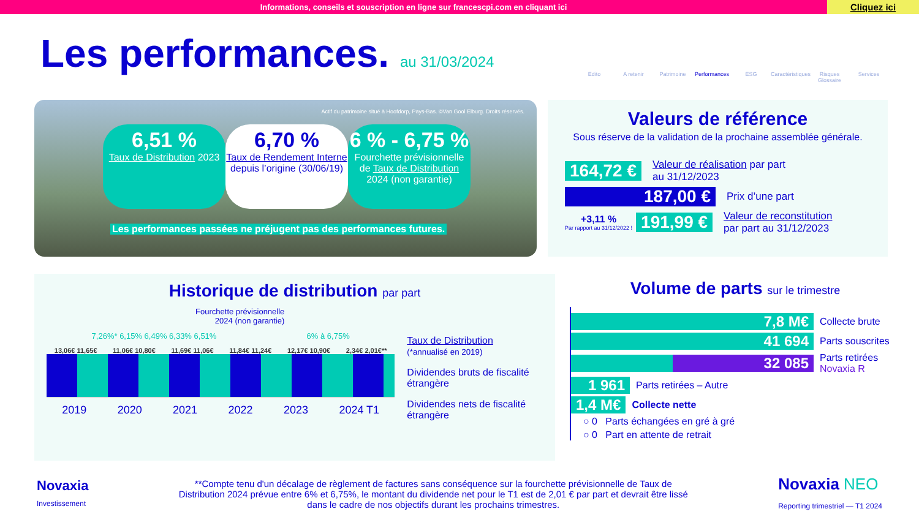Informations, conseils et souscription en ligne sur francescpi.com en cliquant ici
Cliquez ici
Les performances. au 31/03/2024
Edito A retenir Patrimoine Performances ESG Caractéristiques Risques Glossaire Services
Actif du patrimoine situé à Hoofdorp, Pays-Bas. ©Van Gool Elburg. Droits réservés.
6,51 %
Taux de Distribution 2023
6,70 %
Taux de Rendement Interne depuis l’origine (30/06/19)
6 % - 6,75 %
Fourchette prévisionnelle de Taux de Distribution 2024 (non garantie)
Les performances passées ne préjugent pas des performances futures.
Valeurs de référence
Sous réserve de la validation de la prochaine assemblée générale.
164,72 € Valeur de réalisation par part
au 31/12/2023
187,00 € Prix d’une part
+3,11 %
Par rapport au 31/12/2022 ! 191,99 € Valeur de reconstitution
par part au 31/12/2023
Historique de distribution par part
Fourchette prévisionnelle
2024 (non garantie)
7,26%* 6,15% 6,49% 6,33% 6,51% 6% à 6,75%
13,06€ 11,65€ 11,06€ 10,80€ 11,69€ 11,06€ 11,84€ 11,24€ 12,17€ 10,90€ 2,34€ 2,01€**
2019 2020 2021 2022 2023 2024 T1
Taux de Distribution
(*annualisé en 2019)
Dividendes bruts de fiscalité étrangère
Dividendes nets de fiscalité étrangère
Volume de parts sur le trimestre
7,8 M€ Collecte brute
41 694 Parts souscrites
32 085 Parts retirées
Novaxia R
1 961 Parts retirées – Autre
1,4 M€ Collecte nette
○ 0 Parts échangées en gré à gré
○ 0 Part en attente de retrait
Novaxia
Investissement
**Compte tenu d'un décalage de règlement de factures sans conséquence sur la fourchette prévisionnelle de Taux de Distribution 2024 prévue entre 6% et 6,75%, le montant du dividende net pour le T1 est de 2,01 € par part et devrait être lissé dans le cadre de nos objectifs durant les prochains trimestres.
Novaxia NEO
Reporting trimestriel — T1 2024